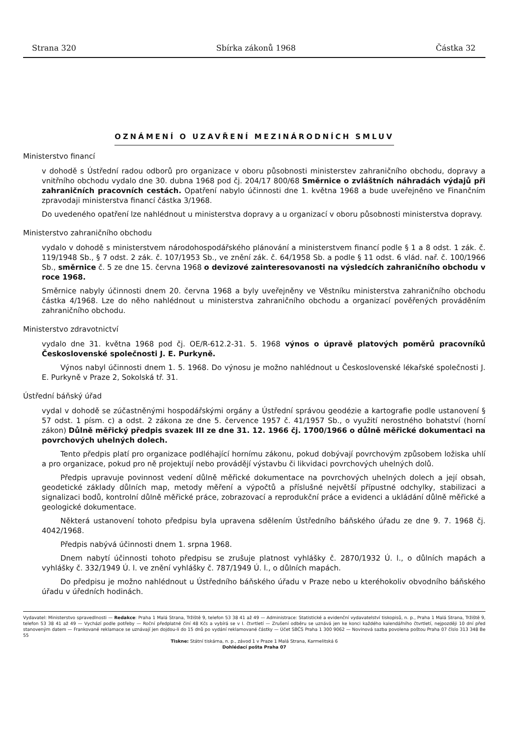Strana 320 Sbírka zákonů 1968 Částka 32
OZNÁMENÍ O UZAVŘENÍ MEZINÁRODNÍCH SMLUV
Ministerstvo financí
v dohodě s Ústřední radou odborů pro organizace v oboru působnosti ministerstev zahraničního obchodu, dopravy a vnitřního obchodu vydalo dne 30. dubna 1968 pod čj. 204/17 800/68 Směrnice o zvláštních náhradách výdajů při zahraničních pracovních cestách. Opatření nabylo účinnosti dne 1. května 1968 a bude uveřejněno ve Finančním zpravodaji ministerstva financí částka 3/1968.
Do uvedeného opatření lze nahlédnout u ministerstva dopravy a u organizací v oboru působnosti ministerstva dopravy.
Ministerstvo zahraničního obchodu
vydalo v dohodě s ministerstvem národohospodářského plánování a ministerstvem financí podle § 1 a 8 odst. 1 zák. č. 119/1948 Sb., § 7 odst. 2 zák. č. 107/1953 Sb., ve znění zák. č. 64/1958 Sb. a podle § 11 odst. 6 vlád. nař. č. 100/1966 Sb., směrnice č. 5 ze dne 15. června 1968 o devizové zainteresovanosti na výsledcích zahraničního obchodu v roce 1968.
Směrnice nabyly účinnosti dnem 20. června 1968 a byly uveřejněny ve Věstníku ministerstva zahraničního obchodu částka 4/1968. Lze do něho nahlédnout u ministerstva zahraničního obchodu a organizací pověřených prováděním zahraničního obchodu.
Ministerstvo zdravotnictví
vydalo dne 31. května 1968 pod čj. OE/R-612.2-31. 5. 1968 výnos o úpravě platových poměrů pracovníků Československé společnosti J. E. Purkyně.
Výnos nabyl účinnosti dnem 1. 5. 1968. Do výnosu je možno nahlédnout u Československé lékařské společnosti J. E. Purkyně v Praze 2, Sokolská tř. 31.
Ústřední báňský úřad
vydal v dohodě se zúčastněnými hospodářskými orgány a Ústřední správou geodézie a kartografie podle ustanovení § 57 odst. 1 písm. c) a odst. 2 zákona ze dne 5. července 1957 č. 41/1957 Sb., o využití nerostného bohatství (horní zákon) Důlně měřický předpis svazek III ze dne 31. 12. 1966 čj. 1700/1966 o důlně měřické dokumentaci na povrchových uhelných dolech.
Tento předpis platí pro organizace podléhající hornímu zákonu, pokud dobývají povrchovým způsobem ložiska uhlí a pro organizace, pokud pro ně projektují nebo provádějí výstavbu či likvidaci povrchových uhelných dolů.
Předpis upravuje povinnost vedení důlně měřické dokumentace na povrchových uhelných dolech a její obsah, geodetické základy důlních map, metody měření a výpočtů a příslušné největší přípustné odchylky, stabilizaci a signalizaci bodů, kontrolní důlně měřické práce, zobrazovací a reprodukční práce a evidenci a ukládání důlně měřické a geologické dokumentace.
Některá ustanovení tohoto předpisu byla upravena sdělením Ústředního báňského úřadu ze dne 9. 7. 1968 čj. 4042/1968.
Předpis nabývá účinnosti dnem 1. srpna 1968.
Dnem nabytí účinnosti tohoto předpisu se zrušuje platnost vyhlášky č. 2870/1932 Ú. l., o důlních mapách a vyhlášky č. 332/1949 Ú. l. ve znění vyhlášky č. 787/1949 Ú. l., o důlních mapách.
Do předpisu je možno nahlédnout u Ústředního báňského úřadu v Praze nebo u kteréhokoliv obvodního báňského úřadu v úředních hodinách.
Vydavatel: Ministerstvo spravedlnosti — Redakce: Praha 1 Malá Strana, Tržiště 9, telefon 53 38 41 až 49 — Administrace: Statistické a evidenční vydavatelství tiskopisů, n. p., Praha 1 Malá Strana, Tržiště 9, telefon 53 38 41 až 49 — Vychází podle potřeby — Roční předplatné činí 48 Kčs a vybírá se v I. čtvrtletí — Zrušení odběru se uznává jen ke konci každého kalendářního čtvrtletí, nejpozději 10 dní před stanoveným datem — Frankované reklamace se uznávají jen dojdou-li do 15 dnů po vydání reklamované částky — Účet SBČS Praha 1 300 9062 — Novinová sazba povolena poštou Praha 07 číslo 313 348 Be 55
Tiskne: Státní tiskárna, n. p., závod 1 v Praze 1 Malá Strana, Karmelitská 6
Dohlédací pošta Praha 07